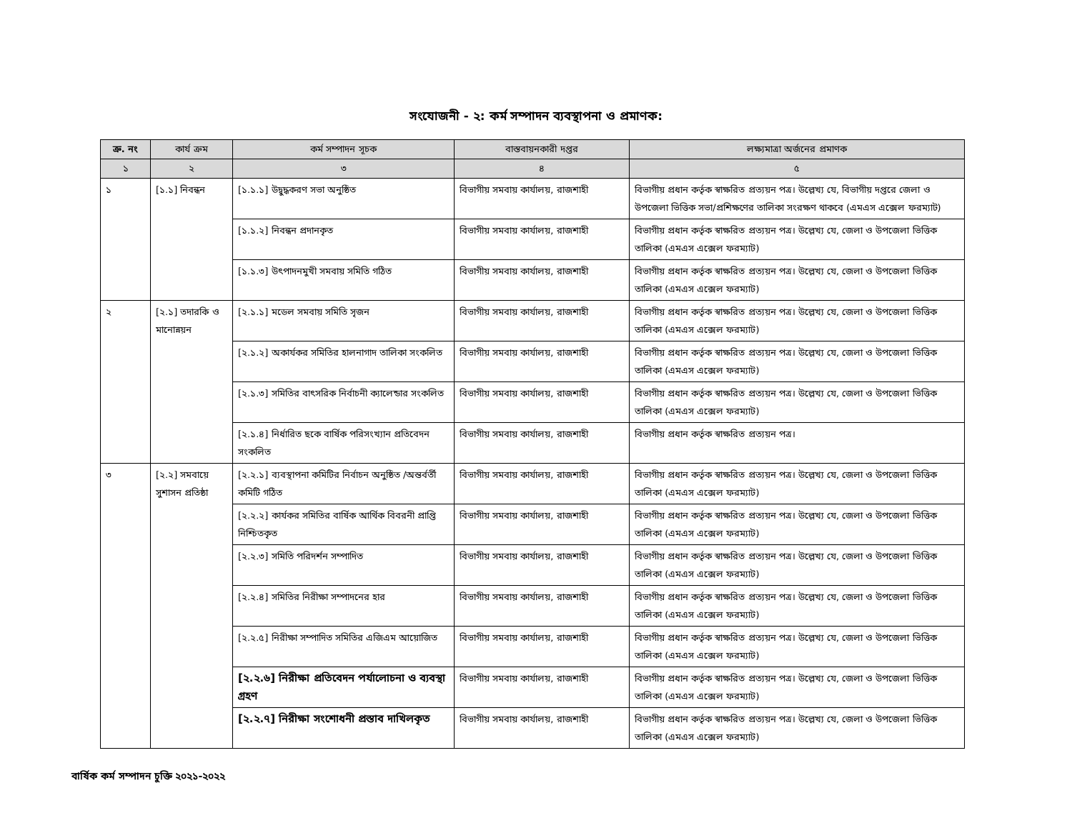সংযোজনী - ২: কর্ম সম্পাদন ব্যবস্থাপনা ও প্রমাণক:
| ক্র. নং | কার্য ক্রম | কর্ম সম্পাদন সূচক | বাস্তবায়নকারী দপ্তর | লক্ষ্যমাত্রা অর্জনের প্রমাণক |
| --- | --- | --- | --- | --- |
| ১ | ২ | ৩ | ৪ | ৫ |
| ১ | [১.১] নিবন্ধন | [১.১.১] উদ্বুদ্ধকরণ সভা অনুষ্ঠিত | বিভাগীয় সমবায় কার্যালয়, রাজশাহী | বিভাগীয় প্রধান কর্তৃক স্বাক্ষরিত প্রত্যয়ন পত্র। উল্লেখ্য যে, বিভাগীয় দপ্তরে জেলা ও উপজেলা ভিত্তিক সভা/প্রশিক্ষণের তালিকা সংরক্ষণ থাকবে (এমএস এক্সেল ফরম্যাট) |
| | | [১.১.২] নিবন্ধন প্রদানকৃত | বিভাগীয় সমবায় কার্যালয়, রাজশাহী | বিভাগীয় প্রধান কর্তৃক স্বাক্ষরিত প্রত্যয়ন পত্র। উল্লেখ্য যে, জেলা ও উপজেলা ভিত্তিক তালিকা (এমএস এক্সেল ফরম্যাট) |
| | | [১.১.৩] উৎপাদনমুখী সমবায় সমিতি গঠিত | বিভাগীয় সমবায় কার্যালয়, রাজশাহী | বিভাগীয় প্রধান কর্তৃক স্বাক্ষরিত প্রত্যয়ন পত্র। উল্লেখ্য যে, জেলা ও উপজেলা ভিত্তিক তালিকা (এমএস এক্সেল ফরম্যাট) |
| ২ | [২.১] তদারকি ও মানোন্নয়ন | [২.১.১] মডেল সমবায় সমিতি সৃজন | বিভাগীয় সমবায় কার্যালয়, রাজশাহী | বিভাগীয় প্রধান কর্তৃক স্বাক্ষরিত প্রত্যয়ন পত্র। উল্লেখ্য যে, জেলা ও উপজেলা ভিত্তিক তালিকা (এমএস এক্সেল ফরম্যাট) |
| | | [২.১.২] অকার্যকর সমিতির হালনাগাদ তালিকা সংকলিত | বিভাগীয় সমবায় কার্যালয়, রাজশাহী | বিভাগীয় প্রধান কর্তৃক স্বাক্ষরিত প্রত্যয়ন পত্র। উল্লেখ্য যে, জেলা ও উপজেলা ভিত্তিক তালিকা (এমএস এক্সেল ফরম্যাট) |
| | | [২.১.৩] সমিতির বাৎসরিক নির্বাচনী ক্যালেন্ডার সংকলিত | বিভাগীয় সমবায় কার্যালয়, রাজশাহী | বিভাগীয় প্রধান কর্তৃক স্বাক্ষরিত প্রত্যয়ন পত্র। উল্লেখ্য যে, জেলা ও উপজেলা ভিত্তিক তালিকা (এমএস এক্সেল ফরম্যাট) |
| | | [২.১.৪] নির্ধারিত ছকে বার্ষিক পরিসংখ্যান প্রতিবেদন সংকলিত | বিভাগীয় সমবায় কার্যালয়, রাজশাহী | বিভাগীয় প্রধান কর্তৃক স্বাক্ষরিত প্রত্যয়ন পত্র। |
| ৩ | [২.২] সমবায়ে সুশাসন প্রতিষ্ঠা | [২.২.১] ব্যবস্থাপনা কমিটির নির্বাচন অনুষ্ঠিত /অন্তর্বর্তী কমিটি গঠিত | বিভাগীয় সমবায় কার্যালয়, রাজশাহী | বিভাগীয় প্রধান কর্তৃক স্বাক্ষরিত প্রত্যয়ন পত্র। উল্লেখ্য যে, জেলা ও উপজেলা ভিত্তিক তালিকা (এমএস এক্সেল ফরম্যাট) |
| | | [২.২.২] কার্যকর সমিতির বার্ষিক আর্থিক বিবরনী প্রাপ্তি নিশ্চিতকৃত | বিভাগীয় সমবায় কার্যালয়, রাজশাহী | বিভাগীয় প্রধান কর্তৃক স্বাক্ষরিত প্রত্যয়ন পত্র। উল্লেখ্য যে, জেলা ও উপজেলা ভিত্তিক তালিকা (এমএস এক্সেল ফরম্যাট) |
| | | [২.২.৩] সমিতি পরিদর্শন সম্পাদিত | বিভাগীয় সমবায় কার্যালয়, রাজশাহী | বিভাগীয় প্রধান কর্তৃক স্বাক্ষরিত প্রত্যয়ন পত্র। উল্লেখ্য যে, জেলা ও উপজেলা ভিত্তিক তালিকা (এমএস এক্সেল ফরম্যাট) |
| | | [২.২.৪] সমিতির নিরীক্ষা সম্পাদনের হার | বিভাগীয় সমবায় কার্যালয়, রাজশাহী | বিভাগীয় প্রধান কর্তৃক স্বাক্ষরিত প্রত্যয়ন পত্র। উল্লেখ্য যে, জেলা ও উপজেলা ভিত্তিক তালিকা (এমএস এক্সেল ফরম্যাট) |
| | | [২.২.৫] নিরীক্ষা সম্পাদিত সমিতির এজিএম আয়োজিত | বিভাগীয় সমবায় কার্যালয়, রাজশাহী | বিভাগীয় প্রধান কর্তৃক স্বাক্ষরিত প্রত্যয়ন পত্র। উল্লেখ্য যে, জেলা ও উপজেলা ভিত্তিক তালিকা (এমএস এক্সেল ফরম্যাট) |
| | | [২.২.৬] নিরীক্ষা প্রতিবেদন পর্যালোচনা ও ব্যবস্থা গ্রহণ | বিভাগীয় সমবায় কার্যালয়, রাজশাহী | বিভাগীয় প্রধান কর্তৃক স্বাক্ষরিত প্রত্যয়ন পত্র। উল্লেখ্য যে, জেলা ও উপজেলা ভিত্তিক তালিকা (এমএস এক্সেল ফরম্যাট) |
| | | [২.২.৭] নিরীক্ষা সংশোধনী প্রস্তাব দাখিলকৃত | বিভাগীয় সমবায় কার্যালয়, রাজশাহী | বিভাগীয় প্রধান কর্তৃক স্বাক্ষরিত প্রত্যয়ন পত্র। উল্লেখ্য যে, জেলা ও উপজেলা ভিত্তিক তালিকা (এমএস এক্সেল ফরম্যাট) |
বার্ষিক কর্ম সম্পাদন চুক্তি ২০২১-২০২২